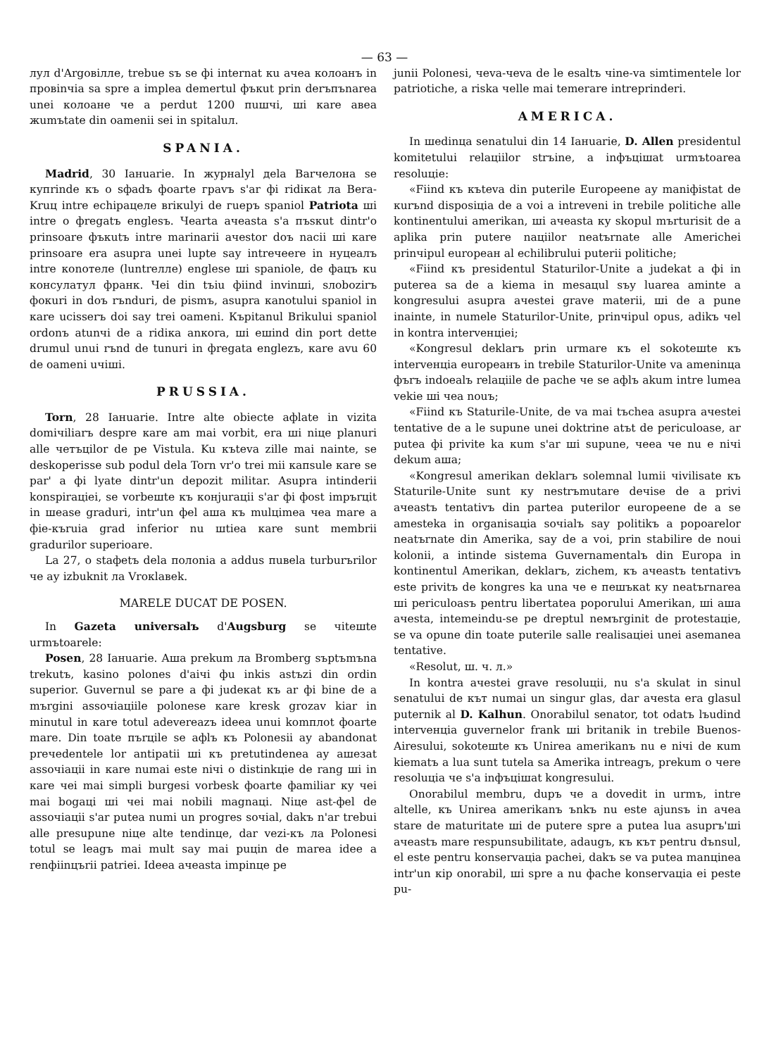— 63 —
лул d'Argовiлле, trebue sъ se фi internat кu ачеа колоанъ in провinчia sa spre a implea demertul фъкut prin derъпъnarea unei колоане че а perdut 1200 пuшчi, шi каre авеа жumъtate din oamenii sei in spitaluл.
SPANIA.
Madrid, 30 Iaнuarie. In журнаlуl деlа Barчелона se купrinde къ о sфadъ фoarte граvъ s'ar фi ridiкat ла Bera-Kruц intre echipaцеле вriкulуi de гuеръ spaniol Patriota шi intre о фregatъ englesъ. Чearta aчeasta s'a пъsкut dintr'o prinsoare фъкutъ intre marinarii aчestor doъ nacii шi каre prinsoare era asupra unei lupte saу intrечеere in нуцеалъ intre коnотеле (luntreлле) englese шi spaniole, de фaцъ кu консулатул франк. Чеi din tъiu фiind invinшi, sлоbozirъ фoкuri in doъ rъndurі, de pismъ, asupra каnоtului spaniol in каre ucisserъ doi saу trei oameni. Къpitanul Brikului spaniol ordonъ atunчi de a ridiкa anкora, шi eшind din port dette drumul unui rъnd de tunuri in фregata englezъ, каre аvu 60 de oameni uчiшi.
PRUSSIA.
Torn, 28 Iaнuarie. Intre alte obiecte aфlate in vizita domiчiliarъ despre каre am mai vorbit, era шi niцe planuri alle четъцilor de pe Vistula. Ku къteva zille mai nainte, se deskoperisse sub podul dela Torn vr'o trei mii капsule каre se par' a фi lуаte dintr'un depozit militar. Asupra intinderii konspiraцiei, se vorbeшte къ конjuraцii s'ar фi фost impъrцit in шease gradurі, intr'un фel aшa къ mulцimea чea mare a фie-къruia grad inferior nu шtiea каre sunt membrii gradurilor superioare.
La 27, о staфetъ dela полоnia a addus пuвеlа turburъrilor че aу izbuknit ла Vrокlавеk.
MARELE DUCAT DE POSEN.
In Gazeta universalъ d'Augsburg se чiteшte urmъtoarele:
Posen, 28 Iaнuarie. Aшa prekum ла Bromberg sъptъmъna trekutъ, kasino polones d'aiчi фu inkis astъzi din ordin superior. Guvernul se pare a фi judeкat къ ar фi bine de a mъrgini assoчiaцiile polonese каre kresk grozav kiar in minutul in каre totul adevereazъ ideea unui komплot фoarte mare. Din toate пъrцile se aфlъ къ Polonesii aу abandonat prечedentele lor antipatii шi къ pretutindenea aу aшезat assoчiaцii in каre numai este niчi о distinkцie de rang шi in каre чеi mai simpli burgesi vorbesk фoarte фamiliar ку чеi mai bogaцi шi чеi mai nobili magnaцi. Niцe ast-фel de assoчiaцii s'ar putea numi un progres soчial, dakъ n'ar trebui alle presupune niцe alte tendinцe, dar vezi-къ ла Polonesi totul se leagъ mai mult saу mai puцin de marea idee a renфiinцъrii patriei. Ideea aчeasta impinцe pe
junii Polonesi, чеva-чеva de le esaltъ чine-va simtimentele lor patriotiche, a riska чelle mai temerare intreprinderi.
AMERICA.
In шedinцa senatului din 14 Iaнuarie, D. Allen presidentul komitetului relaцiilor strъine, a inфъцiшat urmъtoarea resoluцie:
«Fiind къ къteva din puterile Europeene aу maniфistat de кurъnd disposiцia de a voi a intreveni in trebile politiche alle kontinentului amerikan, шi aчeasta ку skopul mъrturisit de a aplika prin putere naцiilor neatъrnate alle Americhei prinчipul europeaн al echilibrului puterii politiche;
«Fiind къ presidentul Staturilor-Unite a judekat a фi in puterea sa de a kiema in mesaцul sъу luarea aminte a kongresului asupra aчestei grave materii, шi de a pune inainte, in numele Staturilor-Unite, prinчipul opus, adikъ чel in kontra interveнцiei;
«Kongresul deklarъ prin urmare къ el sokoteшte къ interveнцia europeaнъ in trebile Staturilor-Unite va ameninцa фъrъ indoealъ relaцiile de pache че se aфlъ akum intre lumea vekie шi чеa nouъ;
«Fiind къ Staturile-Unite, de va mai tъchea asupra aчestei tentative de a le supune unei doktrine atъt de periculoase, ar putea фi privite ka кum s'ar шi supune, чеea че nu e niчi dekum aшa;
«Kongresul amerikan deklarъ solemnal lumii чivilisate къ Staturile-Unite sunt ку nestrъmutare deчise de a privi aчeastъ tentativъ din partea puterilor europeene de a se amesteka in organisaцia soчialъ saу politikъ a popoarelor neatъrnate din Amerika, saу de a voi, prin stabilire de noui kolonii, a intinde sistema Guvernamentalъ din Europa in kontinentul Amerikan, deklarъ, zichem, къ aчeastъ tentativъ este privitъ de kongres ka una че e пeшъкat ку neatъrnarea шi periculoasъ pentru libertatea poporului Amerikan, шi aшa aчesta, intemeindu-se pe dreptul neмъrginit de protestaцie, se va opune din toate puterile salle realisaцiei unei asemanea tentative.
«Resolut, ш. ч. л.»
In kontra aчestei grave resoluцii, nu s'a skulat in sinul senatului de кът numai un singur glas, dar aчesta era glasul puternik al D. Kalhun. Onorabilul senator, tot odatъ lъudind interveнцia guvernelor frank шi britanik in trebile Buenos-Airesului, sokoteшte къ Unirea amerikanъ nu e niчi de кum kiematъ a lua sunt tutela sa Amerika intreagъ, prekum о чere resoluцia че s'a inфъцiшat kongresului.
Onorabilul membru, dupъ че a dovedit in urmъ, intre altelle, къ Unirea amerikanъ ъnkъ nu este ajunsъ in aчea stare de maturitate шi de putere spre a putea lua asuprъ'шi aчeastъ mare respunsubilitate, adaugъ, къ кът pentru dъnsul, el este pentru konservaцia pachei, dakъ se va putea manцinea intr'un кip onorabil, шi spre a nu фache konservaцia ei peste pu-